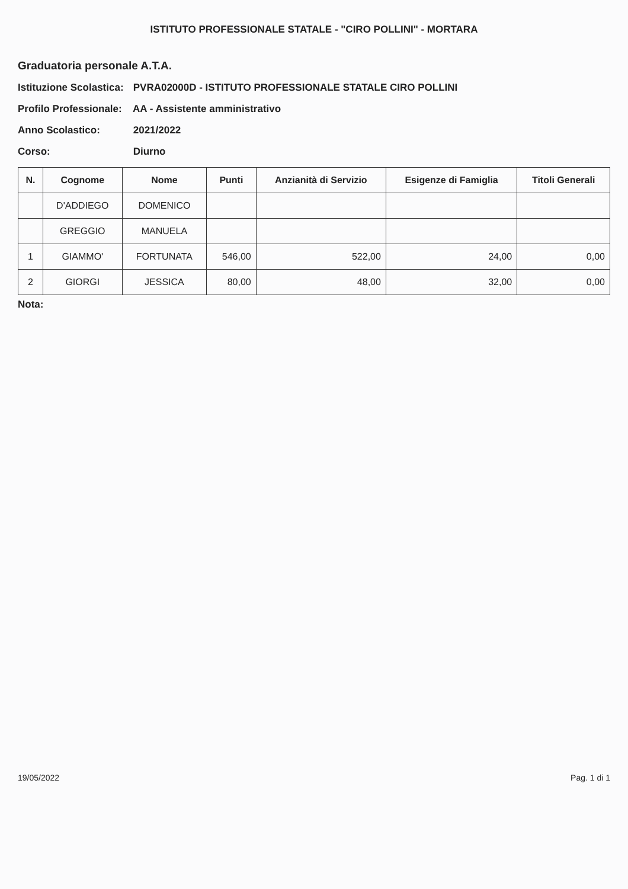ISTITUTO PROFESSIONALE STATALE - "CIRO POLLINI" - MORTARA
Graduatoria personale A.T.A.
Istituzione Scolastica: PVRA02000D - ISTITUTO PROFESSIONALE STATALE CIRO POLLINI
Profilo Professionale: AA - Assistente amministrativo
Anno Scolastico: 2021/2022
Corso: Diurno
| N. | Cognome | Nome | Punti | Anzianità di Servizio | Esigenze di Famiglia | Titoli Generali |
| --- | --- | --- | --- | --- | --- | --- |
| | D'ADDIEGO | DOMENICO | | | | |
| | GREGGIO | MANUELA | | | | |
| 1 | GIAMMO' | FORTUNATA | 546,00 | 522,00 | 24,00 | 0,00 |
| 2 | GIORGI | JESSICA | 80,00 | 48,00 | 32,00 | 0,00 |
Nota:
19/05/2022 Pag. 1 di 1